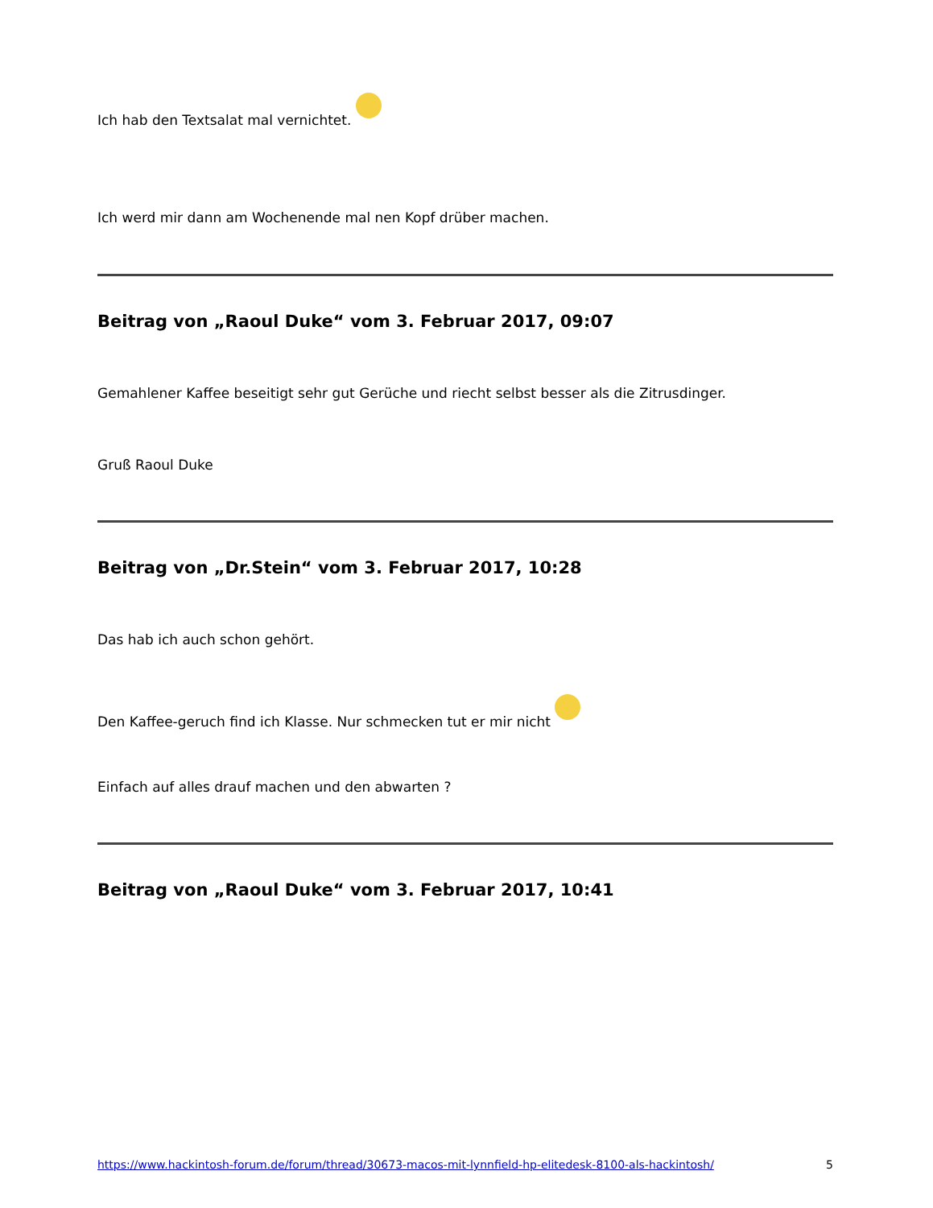Ich hab den Textsalat mal vernichtet.
Ich werd mir dann am Wochenende mal nen Kopf drüber machen.
Beitrag von „Raoul Duke“ vom 3. Februar 2017, 09:07
Gemahlener Kaffee beseitigt sehr gut Gerüche und riecht selbst besser als die Zitrusdinger.
Gruß Raoul Duke
Beitrag von „Dr.Stein“ vom 3. Februar 2017, 10:28
Das hab ich auch schon gehört.
Den Kaffee-geruch find ich Klasse. Nur schmecken tut er mir nicht
Einfach auf alles drauf machen und den abwarten ?
Beitrag von „Raoul Duke“ vom 3. Februar 2017, 10:41
https://www.hackintosh-forum.de/forum/thread/30673-macos-mit-lynnfield-hp-elitedesk-8100-als-hackintosh/ 5